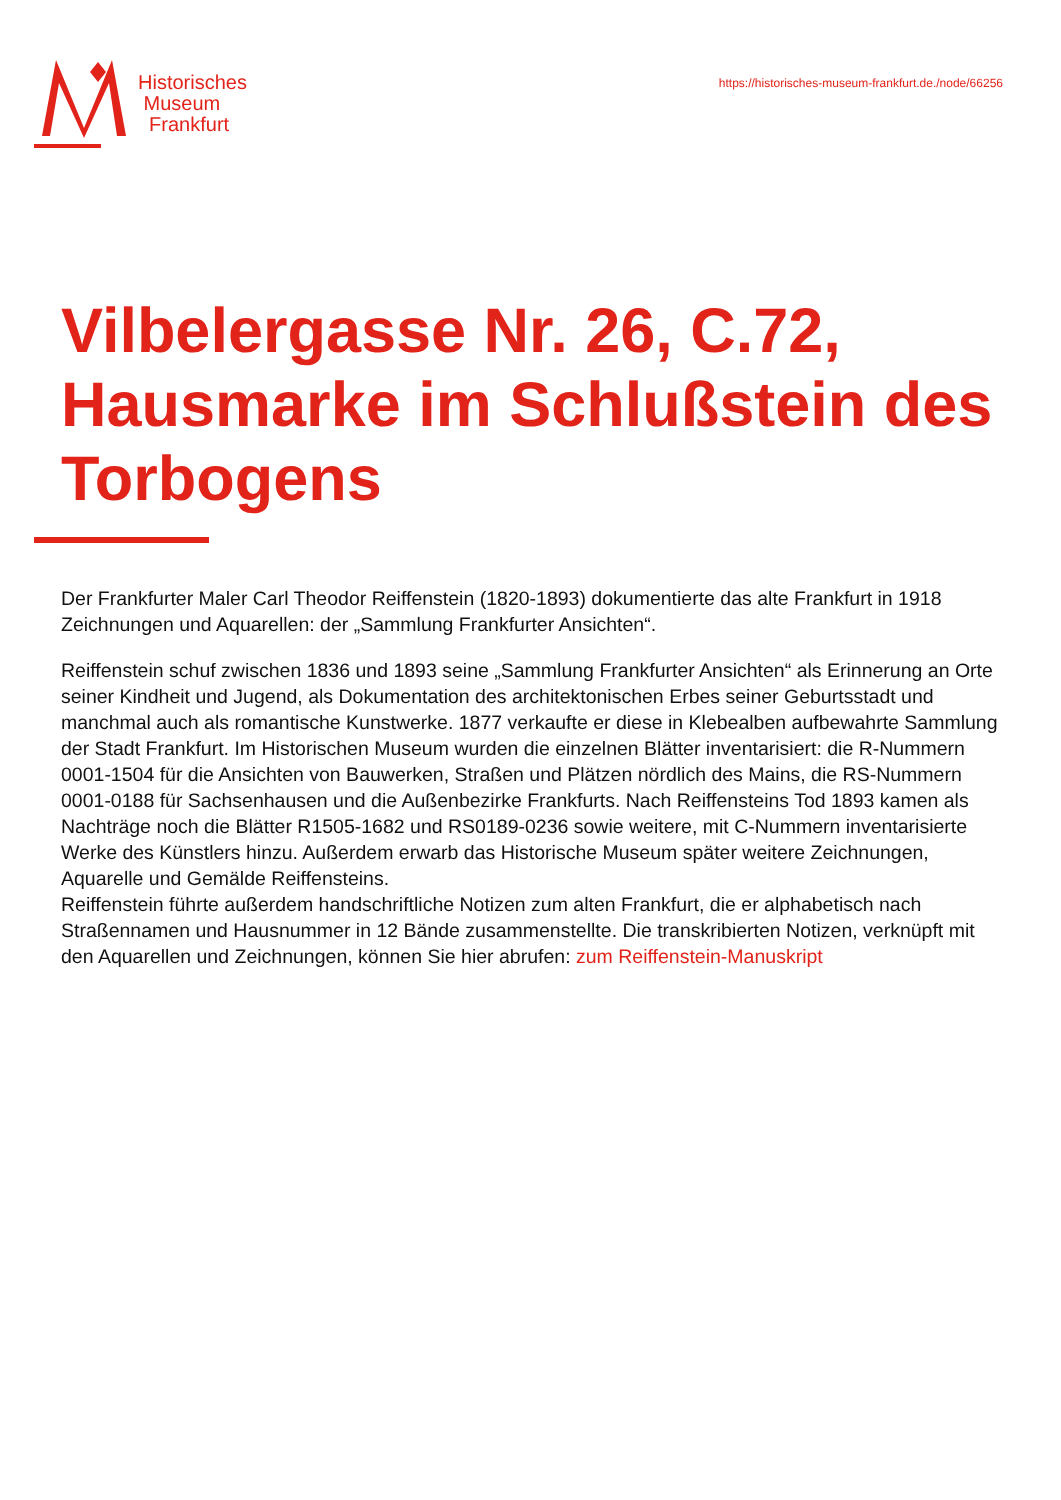Historisches
Museum
Frankfurt
https://historisches-museum-frankfurt.de./node/66256
Vilbelergasse Nr. 26, C.72, Hausmarke im Schlußstein des Torbogens
Der Frankfurter Maler Carl Theodor Reiffenstein (1820-1893) dokumentierte das alte Frankfurt in 1918 Zeichnungen und Aquarellen: der „Sammlung Frankfurter Ansichten“.
Reiffenstein schuf zwischen 1836 und 1893 seine „Sammlung Frankfurter Ansichten“ als Erinnerung an Orte seiner Kindheit und Jugend, als Dokumentation des architektonischen Erbes seiner Geburtsstadt und manchmal auch als romantische Kunstwerke. 1877 verkaufte er diese in Klebealben aufbewahrte Sammlung der Stadt Frankfurt. Im Historischen Museum wurden die einzelnen Blätter inventarisiert: die R-Nummern 0001-1504 für die Ansichten von Bauwerken, Straßen und Plätzen nördlich des Mains, die RS-Nummern 0001-0188 für Sachsenhausen und die Außenbezirke Frankfurts. Nach Reiffensteins Tod 1893 kamen als Nachträge noch die Blätter R1505-1682 und RS0189-0236 sowie weitere, mit C-Nummern inventarisierte Werke des Künstlers hinzu. Außerdem erwarb das Historische Museum später weitere Zeichnungen, Aquarelle und Gemälde Reiffensteins.
Reiffenstein führte außerdem handschriftliche Notizen zum alten Frankfurt, die er alphabetisch nach Straßennamen und Hausnummer in 12 Bände zusammenstellte. Die transkribierten Notizen, verknüpft mit den Aquarellen und Zeichnungen, können Sie hier abrufen: zum Reiffenstein-Manuskript